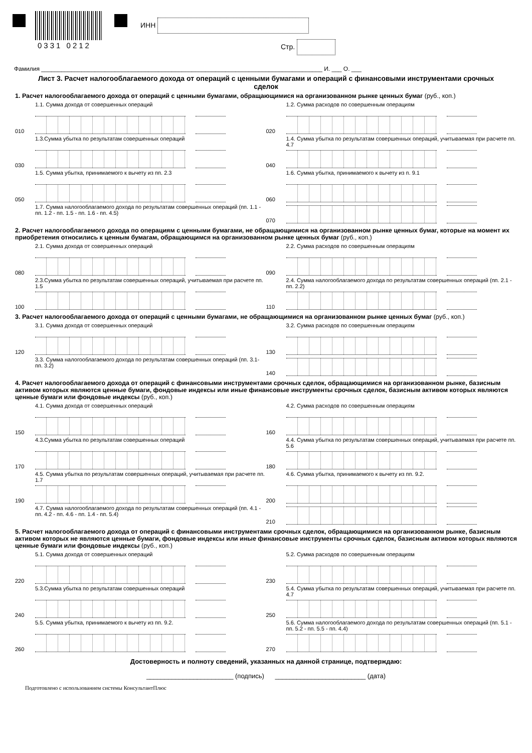0331 0212
ИНН
Стр.
Фамилия ____________________________________________________________________________________ И. ___ О. ___
Лист 3. Расчет налогооблагаемого дохода от операций с ценными бумагами и операций с финансовыми инструментами срочных сделок
1. Расчет налогооблагаемого дохода от операций с ценными бумагами, обращающимися на организованном рынке ценных бумаг (руб., коп.)
1.1. Сумма дохода от совершенных операций
010
1.3.Сумма убытка по результатам совершенных операций
030
1.5. Сумма убытка, принимаемого к вычету из пп. 2.3
050
1.7. Сумма налогооблагаемого дохода по результатам совершенных операций (пп. 1.1 - пп. 1.2 - пп. 1.5 - пп. 1.6 - пп. 4.5)
1.2. Сумма расходов по совершенным операциям
020
1.4. Сумма убытка по результатам совершенных операций, учитываемая при расчете пп. 4.7
040
1.6. Сумма убытка, принимаемого к вычету из п. 9.1
060
070
2. Расчет налогооблагаемого дохода по операциям с ценными бумагами, не обращающимися на организованном рынке ценных бумаг, которые на момент их приобретения относились к ценным бумагам, обращающимся на организованном рынке ценных бумаг (руб., коп.)
2.1. Сумма дохода от совершенных операций
080
2.3.Сумма убытка по результатам совершенных операций, учитываемая при расчете пп. 1.5
100
2.2. Сумма расходов по совершенным операциям
090
2.4. Сумма налогооблагаемого дохода по результатам совершенных операций (пп. 2.1 - пп. 2.2)
110
3. Расчет налогооблагаемого дохода от операций с ценными бумагами, не обращающимися на организованном рынке ценных бумаг (руб., коп.)
3.1. Сумма дохода от совершенных операций
120
3.3. Сумма налогооблагаемого дохода по результатам совершенных операций (пп. 3.1- пп. 3.2)
3.2. Сумма расходов по совершенным операциям
130
140
4. Расчет налогооблагаемого дохода от операций с финансовыми инструментами срочных сделок, обращающимися на организованном рынке, базисным активом которых являются ценные бумаги, фондовые индексы или иные финансовые инструменты срочных сделок, базисным активом которых являются ценные бумаги или фондовые индексы (руб., коп.)
4.1. Сумма дохода от совершенных операций
150
4.3.Сумма убытка по результатам совершенных операций
170
4.5. Сумма убытка по результатам совершенных операций, учитываемая при расчете пп. 1.7
190
4.7. Сумма налогооблагаемого дохода по результатам совершенных операций (пп. 4.1 - пп. 4.2 - пп. 4.6 - пп. 1.4 - пп. 5.4)
4.2. Сумма расходов по совершенным операциям
160
4.4. Сумма убытка по результатам совершенных операций, учитываемая при расчете пп. 5.6
180
4.6. Сумма убытка, принимаемого к вычету из пп. 9.2.
200
210
5. Расчет налогооблагаемого дохода от операций с финансовыми инструментами срочных сделок, обращающимися на организованном рынке, базисным активом которых не являются ценные бумаги, фондовые индексы или иные финансовые инструменты срочных сделок, базисным активом которых являются ценные бумаги или фондовые индексы (руб., коп.)
5.1. Сумма дохода от совершенных операций
220
5.3.Сумма убытка по результатам совершенных операций
240
5.5. Сумма убытка, принимаемого к вычету из пп. 9.2.
260
5.2. Сумма расходов по совершенным операциям
230
5.4. Сумма убытка по результатам совершенных операций, учитываемая при расчете пп. 4.7
250
5.6. Сумма налогооблагаемого дохода по результатам совершенных операций (пп. 5.1 - пп. 5.2 - пп. 5.5 - пп. 4.4)
270
Достоверность и полноту сведений, указанных на данной странице, подтверждаю:
________________________ (подпись) _________________________ (дата)
Подготовлено с использованием системы КонсультантПлюс